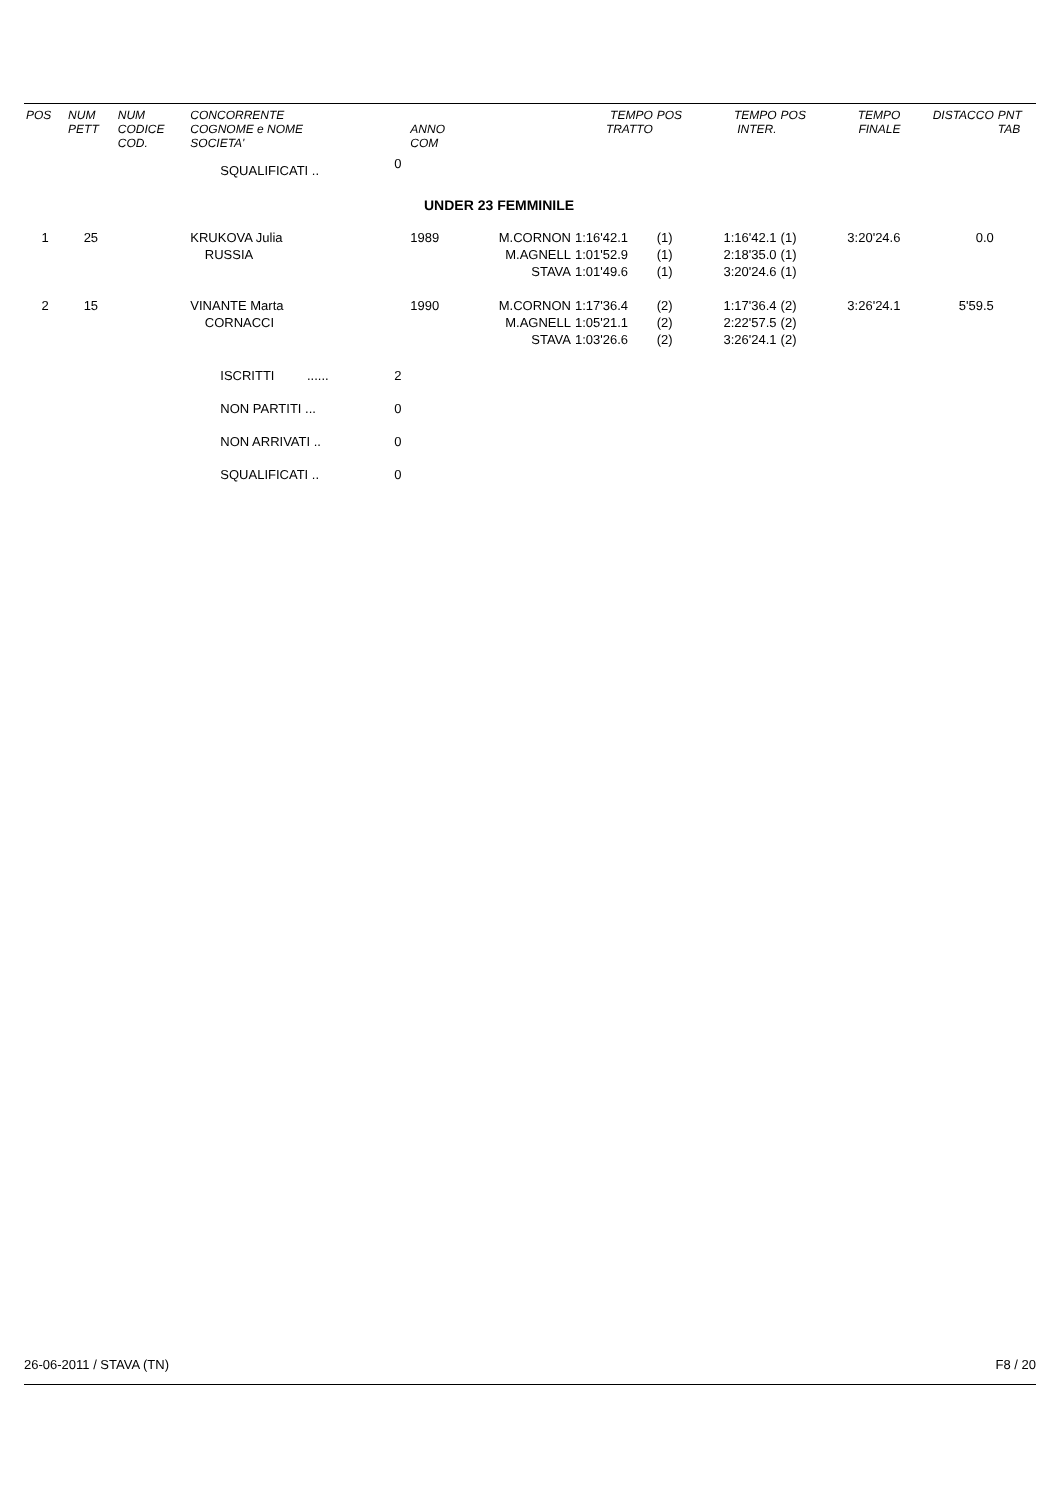| POS | NUM PETT | NUM CODICE COD. | CONCORRENTE COGNOME e NOME SOCIETA' | | ANNO COM | | TEMPO TRATTO | POS | TEMPO INTER. | POS | TEMPO FINALE | DISTACCO | PNT TAB |
| --- | --- | --- | --- | --- | --- | --- | --- | --- | --- | --- | --- | --- | --- |
| | | | SQUALIFICATI .. | 0 | | | | | | | | | |
| UNDER 23 FEMMINILE | | | | | | | | | | | | | |
| 1 | 25 | | KRUKOVA Julia RUSSIA | | 1989 | M.CORNON M.AGNELL STAVA | 1:16'42.1 1:01'52.9 1:01'49.6 | (1) (1) (1) | 1:16'42.1 2:18'35.0 3:20'24.6 | (1) (1) (1) | 3:20'24.6 | 0.0 | |
| 2 | 15 | | VINANTE Marta CORNACCI | | 1990 | M.CORNON M.AGNELL STAVA | 1:17'36.4 1:05'21.1 1:03'26.6 | (2) (2) (2) | 1:17'36.4 2:22'57.5 3:26'24.1 | (2) (2) (2) | 3:26'24.1 | 5'59.5 | |
| | | | ISCRITTI ...... | 2 | | | | | | | | | |
| | | | NON PARTITI ... | 0 | | | | | | | | | |
| | | | NON ARRIVATI .. | 0 | | | | | | | | | |
| | | | SQUALIFICATI .. | 0 | | | | | | | | | |
26-06-2011 / STAVA (TN) F8 / 20